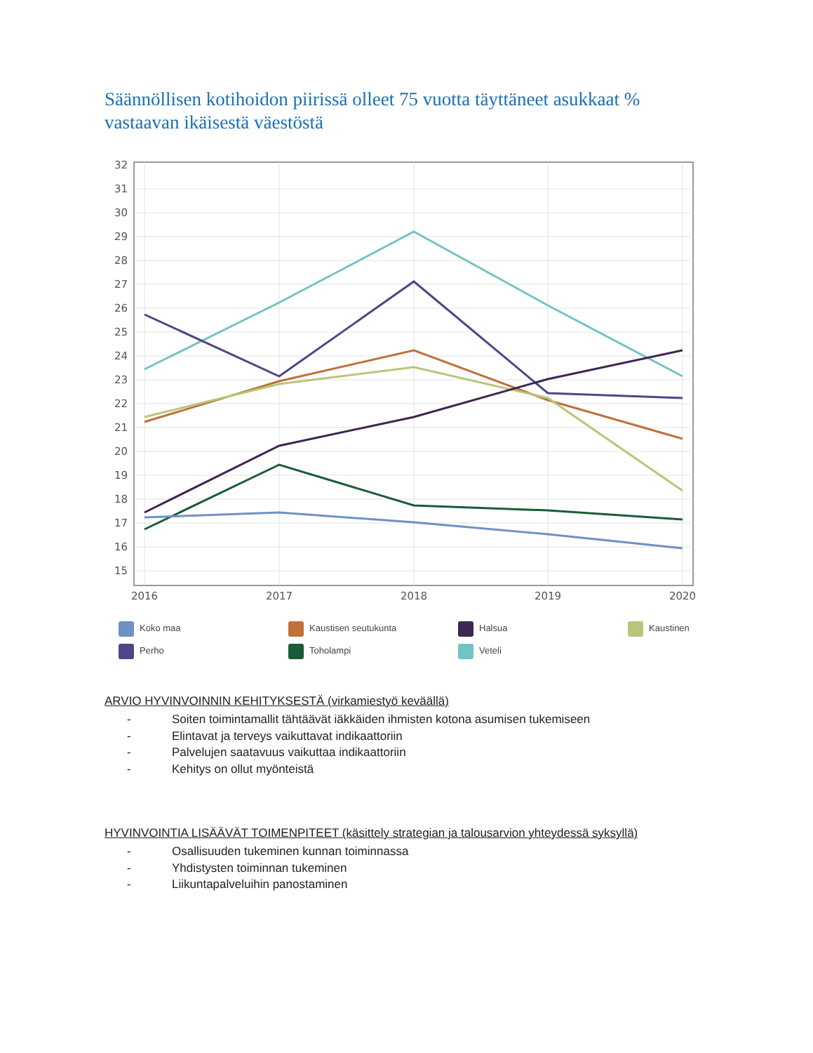Säännöllisen kotihoidon piirissä olleet 75 vuotta täyttäneet asukkaat % vastaavan ikäisestä väestöstä
32
31
30
29
28
27
26
25
24
23
22
21
20
19
18
17
16
15
2016
2017
2018
2019
2020
Koko maa
Kaustisen seutukunta
Halsua
Kaustinen
Perho
Toholampi
Veteli
ARVIO HYVINVOINNIN KEHITYKSESTÄ (virkamiestyö keväällä)
- Soiten toimintamallit tähtäävät iäkkäiden ihmisten kotona asumisen tukemiseen
- Elintavat ja terveys vaikuttavat indikaattoriin
- Palvelujen saatavuus vaikuttaa indikaattoriin
- Kehitys on ollut myönteistä
HYVINVOINTIA LISÄÄVÄT TOIMENPITEET (käsittely strategian ja talousarvion yhteydessä syksyllä)
- Osallisuuden tukeminen kunnan toiminnassa
- Yhdistysten toiminnan tukeminen
- Liikuntapalveluihin panostaminen